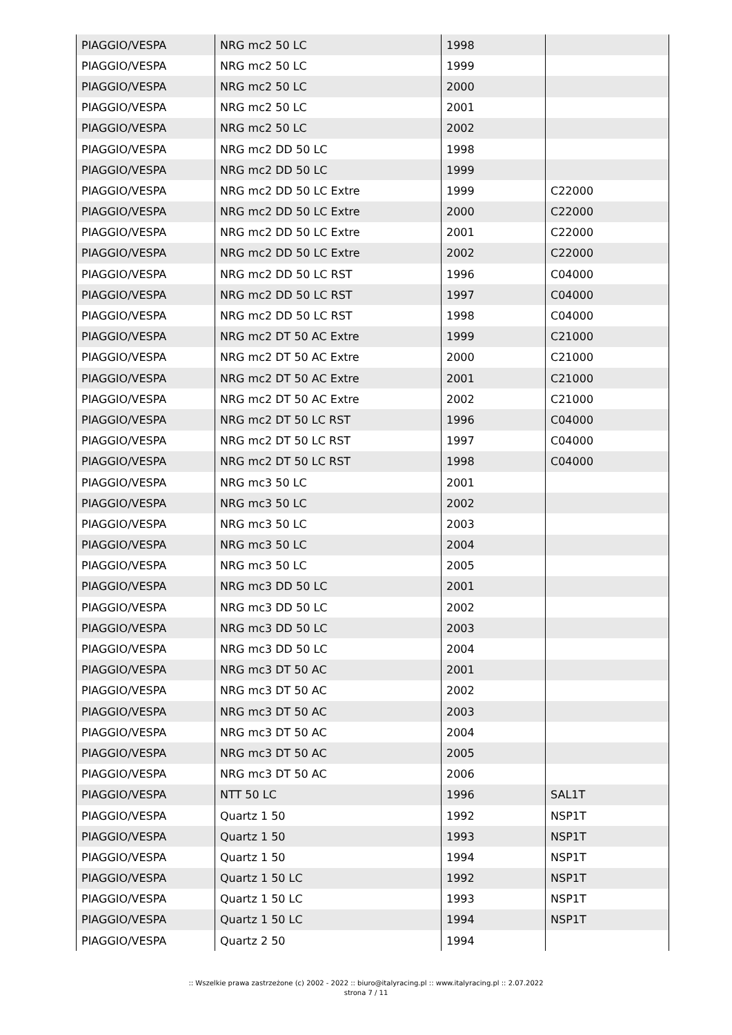| PIAGGIO/VESPA | NRG mc2 50 LC | 1998 | |
| PIAGGIO/VESPA | NRG mc2 50 LC | 1999 | |
| PIAGGIO/VESPA | NRG mc2 50 LC | 2000 | |
| PIAGGIO/VESPA | NRG mc2 50 LC | 2001 | |
| PIAGGIO/VESPA | NRG mc2 50 LC | 2002 | |
| PIAGGIO/VESPA | NRG mc2 DD 50 LC | 1998 | |
| PIAGGIO/VESPA | NRG mc2 DD 50 LC | 1999 | |
| PIAGGIO/VESPA | NRG mc2 DD 50 LC Extre | 1999 | C22000 |
| PIAGGIO/VESPA | NRG mc2 DD 50 LC Extre | 2000 | C22000 |
| PIAGGIO/VESPA | NRG mc2 DD 50 LC Extre | 2001 | C22000 |
| PIAGGIO/VESPA | NRG mc2 DD 50 LC Extre | 2002 | C22000 |
| PIAGGIO/VESPA | NRG mc2 DD 50 LC RST | 1996 | C04000 |
| PIAGGIO/VESPA | NRG mc2 DD 50 LC RST | 1997 | C04000 |
| PIAGGIO/VESPA | NRG mc2 DD 50 LC RST | 1998 | C04000 |
| PIAGGIO/VESPA | NRG mc2 DT 50 AC Extre | 1999 | C21000 |
| PIAGGIO/VESPA | NRG mc2 DT 50 AC Extre | 2000 | C21000 |
| PIAGGIO/VESPA | NRG mc2 DT 50 AC Extre | 2001 | C21000 |
| PIAGGIO/VESPA | NRG mc2 DT 50 AC Extre | 2002 | C21000 |
| PIAGGIO/VESPA | NRG mc2 DT 50 LC RST | 1996 | C04000 |
| PIAGGIO/VESPA | NRG mc2 DT 50 LC RST | 1997 | C04000 |
| PIAGGIO/VESPA | NRG mc2 DT 50 LC RST | 1998 | C04000 |
| PIAGGIO/VESPA | NRG mc3 50 LC | 2001 | |
| PIAGGIO/VESPA | NRG mc3 50 LC | 2002 | |
| PIAGGIO/VESPA | NRG mc3 50 LC | 2003 | |
| PIAGGIO/VESPA | NRG mc3 50 LC | 2004 | |
| PIAGGIO/VESPA | NRG mc3 50 LC | 2005 | |
| PIAGGIO/VESPA | NRG mc3 DD 50 LC | 2001 | |
| PIAGGIO/VESPA | NRG mc3 DD 50 LC | 2002 | |
| PIAGGIO/VESPA | NRG mc3 DD 50 LC | 2003 | |
| PIAGGIO/VESPA | NRG mc3 DD 50 LC | 2004 | |
| PIAGGIO/VESPA | NRG mc3 DT 50 AC | 2001 | |
| PIAGGIO/VESPA | NRG mc3 DT 50 AC | 2002 | |
| PIAGGIO/VESPA | NRG mc3 DT 50 AC | 2003 | |
| PIAGGIO/VESPA | NRG mc3 DT 50 AC | 2004 | |
| PIAGGIO/VESPA | NRG mc3 DT 50 AC | 2005 | |
| PIAGGIO/VESPA | NRG mc3 DT 50 AC | 2006 | |
| PIAGGIO/VESPA | NTT 50 LC | 1996 | SAL1T |
| PIAGGIO/VESPA | Quartz 1 50 | 1992 | NSP1T |
| PIAGGIO/VESPA | Quartz 1 50 | 1993 | NSP1T |
| PIAGGIO/VESPA | Quartz 1 50 | 1994 | NSP1T |
| PIAGGIO/VESPA | Quartz 1 50 LC | 1992 | NSP1T |
| PIAGGIO/VESPA | Quartz 1 50 LC | 1993 | NSP1T |
| PIAGGIO/VESPA | Quartz 1 50 LC | 1994 | NSP1T |
| PIAGGIO/VESPA | Quartz 2 50 | 1994 | |
:: Wszelkie prawa zastrzeżone (c) 2002 - 2022 :: biuro@italyracing.pl :: www.italyracing.pl :: 2.07.2022
strona 7 / 11